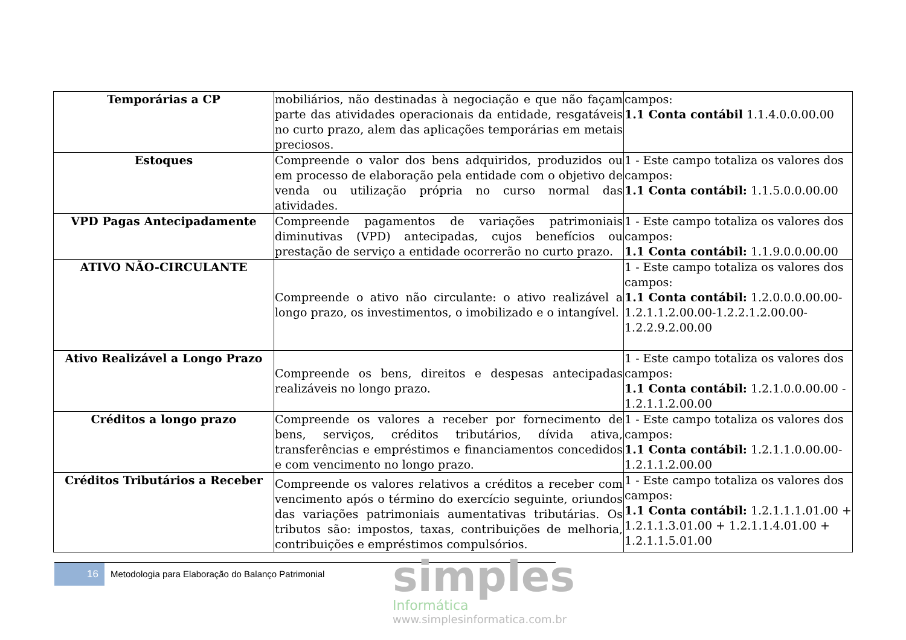| Temporárias a CP | mobiliários, não destinadas à negociação e que não façam parte das atividades operacionais da entidade, resgatáveis no curto prazo, alem das aplicações temporárias em metais preciosos. | campos: 1.1 Conta contábil 1.1.4.0.0.00.00 |
| Estoques | Compreende o valor dos bens adquiridos, produzidos ou em processo de elaboração pela entidade com o objetivo de venda ou utilização própria no curso normal das atividades. | 1 - Este campo totaliza os valores dos campos: 1.1 Conta contábil: 1.1.5.0.0.00.00 |
| VPD Pagas Antecipadamente | Compreende pagamentos de variações patrimoniais diminutivas (VPD) antecipadas, cujos benefícios ou prestação de serviço a entidade ocorrerão no curto prazo. | 1 - Este campo totaliza os valores dos campos: 1.1 Conta contábil: 1.1.9.0.0.00.00 |
| ATIVO NÃO-CIRCULANTE | Compreende o ativo não circulante: o ativo realizável a longo prazo, os investimentos, o imobilizado e o intangível. | 1 - Este campo totaliza os valores dos campos: 1.1 Conta contábil: 1.2.0.0.0.00.00-1.2.1.1.2.00.00-1.2.2.1.2.00.00-1.2.2.9.2.00.00 |
| Ativo Realizável a Longo Prazo | Compreende os bens, direitos e despesas antecipadas realizáveis no longo prazo. | 1 - Este campo totaliza os valores dos campos: 1.1 Conta contábil: 1.2.1.0.0.00.00 - 1.2.1.1.2.00.00 |
| Créditos a longo prazo | Compreende os valores a receber por fornecimento de bens, serviços, créditos tributários, dívida ativa, transferências e empréstimos e financiamentos concedidos e com vencimento no longo prazo. | 1 - Este campo totaliza os valores dos campos: 1.1 Conta contábil: 1.2.1.1.0.00.00-1.2.1.1.2.00.00 |
| Créditos Tributários a Receber | Compreende os valores relativos a créditos a receber com vencimento após o término do exercício seguinte, oriundos das variações patrimoniais aumentativas tributárias. Os tributos são: impostos, taxas, contribuições de melhoria, contribuições e empréstimos compulsórios. | 1 - Este campo totaliza os valores dos campos: 1.1 Conta contábil: 1.2.1.1.1.01.00 + 1.2.1.1.3.01.00 + 1.2.1.1.4.01.00 + 1.2.1.1.5.01.00 |
16
Metodologia para Elaboração do Balanço Patrimonial
simples
Informática
www.simplesinformatica.com.br